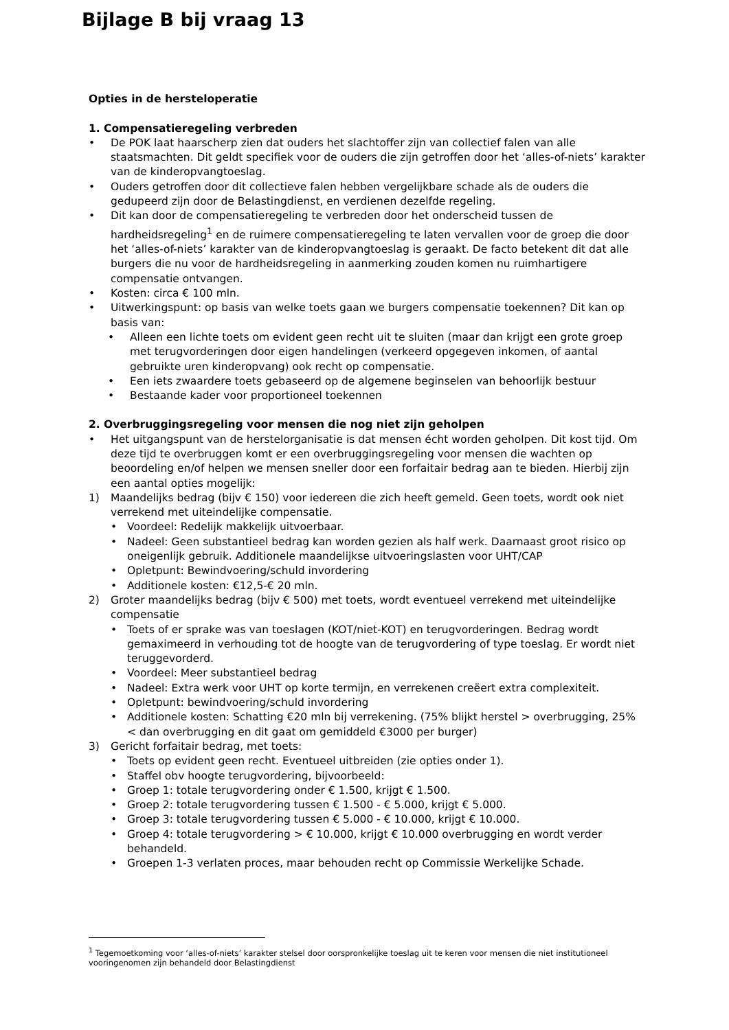Bijlage B bij vraag 13
Opties in de hersteloperatie
1. Compensatieregeling verbreden
• De POK laat haarscherp zien dat ouders het slachtoffer zijn van collectief falen van alle staatsmachten. Dit geldt specifiek voor de ouders die zijn getroffen door het ‘alles-of-niets’ karakter van de kinderopvangtoeslag.
• Ouders getroffen door dit collectieve falen hebben vergelijkbare schade als de ouders die gedupeerd zijn door de Belastingdienst, en verdienen dezelfde regeling.
• Dit kan door de compensatieregeling te verbreden door het onderscheid tussen de hardheidsregeling<sup>1</sup> en de ruimere compensatieregeling te laten vervallen voor de groep die door het ‘alles-of-niets’ karakter van de kinderopvangtoeslag is geraakt. De facto betekent dit dat alle burgers die nu voor de hardheidsregeling in aanmerking zouden komen nu ruimhartigere compensatie ontvangen.
• Kosten: circa € 100 mln.
• Uitwerkingspunt: op basis van welke toets gaan we burgers compensatie toekennen? Dit kan op basis van:
• Alleen een lichte toets om evident geen recht uit te sluiten (maar dan krijgt een grote groep met terugvorderingen door eigen handelingen (verkeerd opgegeven inkomen, of aantal gebruikte uren kinderopvang) ook recht op compensatie.
• Een iets zwaardere toets gebaseerd op de algemene beginselen van behoorlijk bestuur
• Bestaande kader voor proportioneel toekennen
2. Overbruggingsregeling voor mensen die nog niet zijn geholpen
• Het uitgangspunt van de herstelorganisatie is dat mensen écht worden geholpen. Dit kost tijd. Om deze tijd te overbruggen komt er een overbruggingsregeling voor mensen die wachten op beoordeling en/of helpen we mensen sneller door een forfaitair bedrag aan te bieden. Hierbij zijn een aantal opties mogelijk:
1) Maandelijks bedrag (bijv € 150) voor iedereen die zich heeft gemeld. Geen toets, wordt ook niet verrekend met uiteindelijke compensatie.
• Voordeel: Redelijk makkelijk uitvoerbaar.
• Nadeel: Geen substantieel bedrag kan worden gezien als half werk. Daarnaast groot risico op oneigenlijk gebruik. Additionele maandelijkse uitvoeringslasten voor UHT/CAP
• Opletpunt: Bewindvoering/schuld invordering
• Additionele kosten: €12,5-€ 20 mln.
2) Groter maandelijks bedrag (bijv € 500) met toets, wordt eventueel verrekend met uiteindelijke compensatie
• Toets of er sprake was van toeslagen (KOT/niet-KOT) en terugvorderingen. Bedrag wordt gemaximeerd in verhouding tot de hoogte van de terugvordering of type toeslag. Er wordt niet teruggevorderd.
• Voordeel: Meer substantieel bedrag
• Nadeel: Extra werk voor UHT op korte termijn, en verrekenen creëert extra complexiteit.
• Opletpunt: bewindvoering/schuld invordering
• Additionele kosten: Schatting €20 mln bij verrekening. (75% blijkt herstel > overbrugging, 25% < dan overbrugging en dit gaat om gemiddeld €3000 per burger)
3) Gericht forfaitair bedrag, met toets:
• Toets op evident geen recht. Eventueel uitbreiden (zie opties onder 1).
• Staffel obv hoogte terugvordering, bijvoorbeeld:
• Groep 1: totale terugvordering onder € 1.500, krijgt € 1.500.
• Groep 2: totale terugvordering tussen € 1.500 - € 5.000, krijgt € 5.000.
• Groep 3: totale terugvordering tussen € 5.000 - € 10.000, krijgt € 10.000.
• Groep 4: totale terugvordering > € 10.000, krijgt € 10.000 overbrugging en wordt verder behandeld.
• Groepen 1-3 verlaten proces, maar behouden recht op Commissie Werkelijke Schade.
<sup>1</sup> Tegemoetkoming voor ‘alles-of-niets’ karakter stelsel door oorspronkelijke toeslag uit te keren voor mensen die niet institutioneel vooringenomen zijn behandeld door Belastingdienst